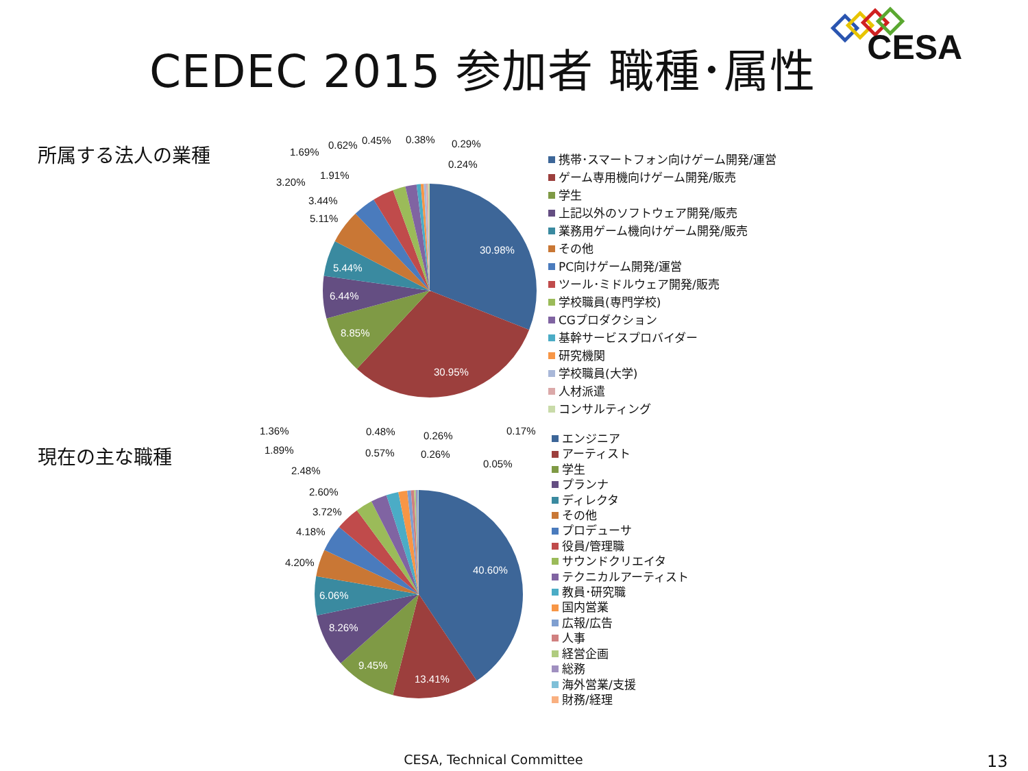CEDEC 2015 参加者 職種･属性
CESA
所属する法人の業種
30.98%
30.95%
8.85%
6.44%
5.44%
5.11%
3.44%
3.20%
1.91%
1.69%
0.62%
0.45%
0.38%
0.29%
0.24%
携帯･スマートフォン向けゲーム開発/運営
ゲーム専用機向けゲーム開発/販売
学生
上記以外のソフトウェア開発/販売
業務用ゲーム機向けゲーム開発/販売
その他
PC向けゲーム開発/運営
ツール･ミドルウェア開発/販売
学校職員(専門学校)
CGプロダクション
基幹サービスプロバイダー
研究機関
学校職員(大学)
人材派遣
コンサルティング
現在の主な職種
40.60%
13.41%
9.45%
8.26%
6.06%
4.20%
4.18%
3.72%
2.60%
2.48%
1.89%
1.36%
0.57%
0.48%
0.26%
0.26%
0.17%
0.05%
エンジニア
アーティスト
学生
プランナ
ディレクタ
その他
プロデューサ
役員/管理職
サウンドクリエイタ
テクニカルアーティスト
教員･研究職
国内営業
広報/広告
人事
経営企画
総務
海外営業/支援
財務/経理
CESA, Technical Committee
13